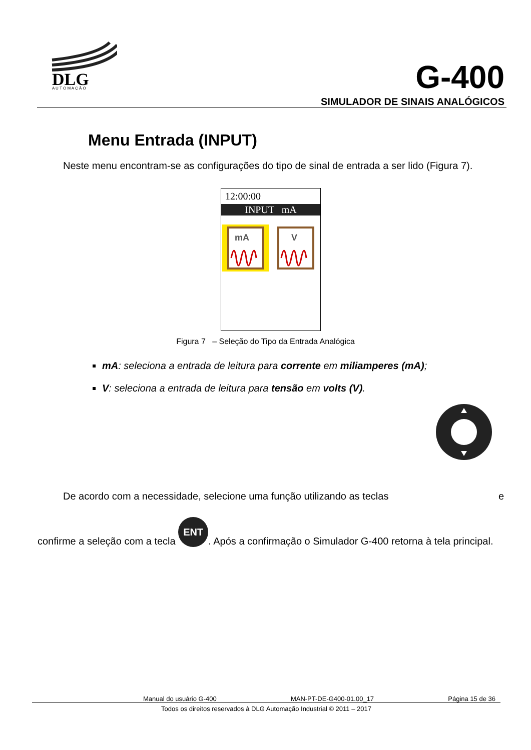DLG
A U T O M A Ç Ã O
G-400
SIMULADOR DE SINAIS ANALÓGICOS
Menu Entrada (INPUT)
Neste menu encontram-se as configurações do tipo de sinal de entrada a ser lido (Figura 7).
12:00:00
INPUT mA
mA
V
Figura 7 – Seleção do Tipo da Entrada Analógica
mA: seleciona a entrada de leitura para corrente em miliamperes (mA);
V: seleciona a entrada de leitura para tensão em volts (V).
De acordo com a necessidade, selecione uma função utilizando as teclas e
confirme a seleção com a tecla ENT. Após a confirmação o Simulador G-400 retorna à tela principal.
Manual do usuário G-400 MAN-PT-DE-G400-01.00_17 Página 15 de 36
Todos os direitos reservados à DLG Automação Industrial © 2011 – 2017